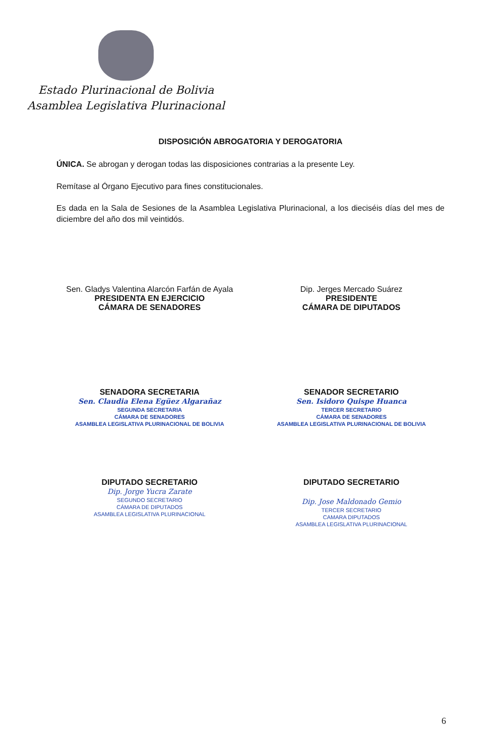Estado Plurinacional de Bolivia
Asamblea Legislativa Plurinacional
DISPOSICIÓN ABROGATORIA Y DEROGATORIA
ÚNICA. Se abrogan y derogan todas las disposiciones contrarias a la presente Ley.
Remítase al Órgano Ejecutivo para fines constitucionales.
Es dada en la Sala de Sesiones de la Asamblea Legislativa Plurinacional, a los dieciséis días del mes de diciembre del año dos mil veintidós.
Sen. Gladys Valentina Alarcón Farfán de Ayala
PRESIDENTA EN EJERCICIO
CÁMARA DE SENADORES
Dip. Jerges Mercado Suárez
PRESIDENTE
CÁMARA DE DIPUTADOS
SENADORA SECRETARIA
Sen. Claudia Elena Egüez Algarañaz
SEGUNDA SECRETARIA
CÁMARA DE SENADORES
ASAMBLEA LEGISLATIVA PLURINACIONAL DE BOLIVIA
SENADOR SECRETARIO
Sen. Isidoro Quispe Huanca
TERCER SECRETARIO
CÁMARA DE SENADORES
ASAMBLEA LEGISLATIVA PLURINACIONAL DE BOLIVIA
DIPUTADO SECRETARIO
Dip. Jorge Yucra Zarate
SEGUNDO SECRETARIO
CÁMARA DE DIPUTADOS
ASAMBLEA LEGISLATIVA PLURINACIONAL
DIPUTADO SECRETARIO
Dip. Jose Maldonado Gemio
TERCER SECRETARIO
CAMARA DIPUTADOS
ASAMBLEA LEGISLATIVA PLURINACIONAL
6